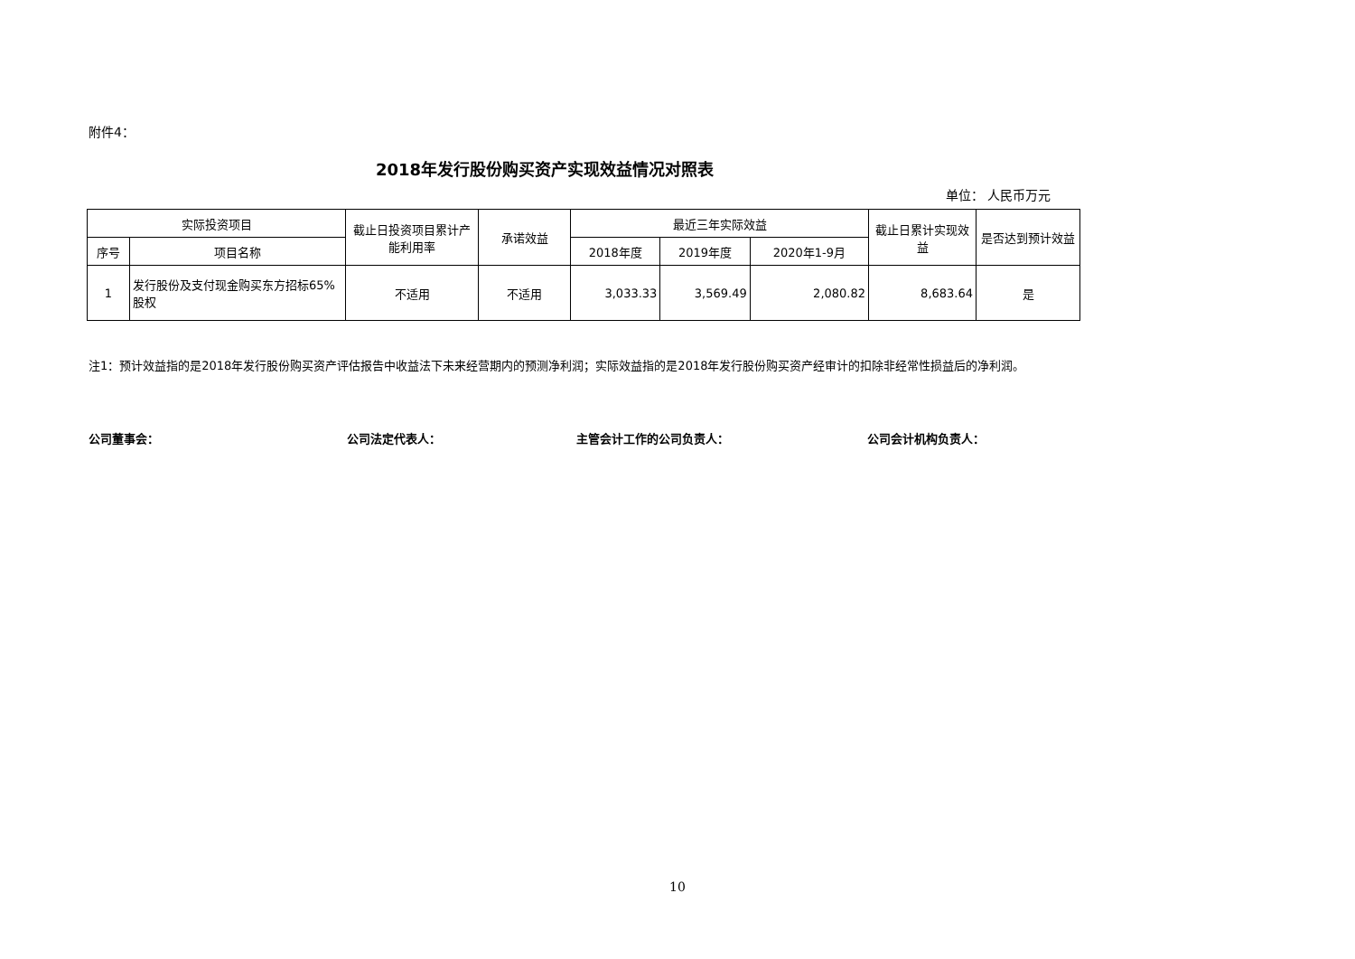附件4：
2018年发行股份购买资产实现效益情况对照表
单位： 人民币万元
| 实际投资项目 | | 截止日投资项目累计产能利用率 | 承诺效益 | 最近三年实际效益 | | | 截止日累计实现效益 | 是否达到预计效益 |
| --- | --- | --- | --- | --- | --- | --- | --- | --- |
| 序号 | 项目名称 | | | 2018年度 | 2019年度 | 2020年1-9月 | | |
| 1 | 发行股份及支付现金购买东方招标65%股权 | 不适用 | 不适用 | 3,033.33 | 3,569.49 | 2,080.82 | 8,683.64 | 是 |
注1：预计效益指的是2018年发行股份购买资产评估报告中收益法下未来经营期内的预测净利润；实际效益指的是2018年发行股份购买资产经审计的扣除非经常性损益后的净利润。
公司董事会： 公司法定代表人： 主管会计工作的公司负责人： 公司会计机构负责人：
10